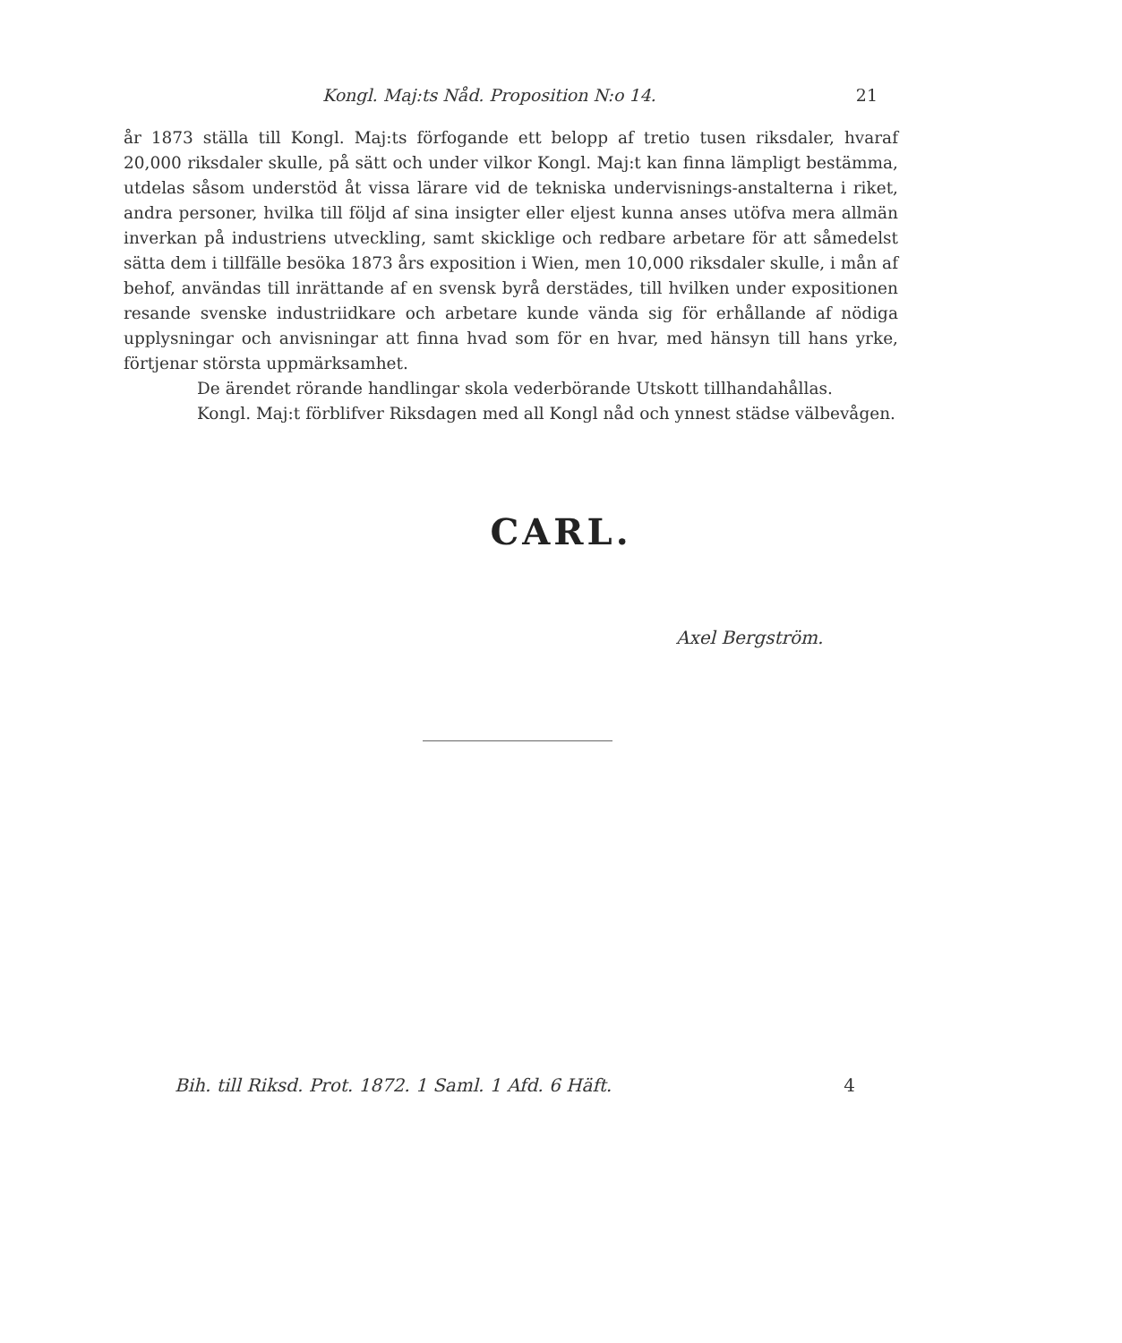Kongl. Maj:ts Nåd. Proposition N:o 14. 21
år 1873 ställa till Kongl. Maj:ts förfogande ett belopp af tretio tusen riksdaler, hvaraf 20,000 riksdaler skulle, på sätt och under vilkor Kongl. Maj:t kan finna lämpligt bestämma, utdelas såsom understöd åt vissa lärare vid de tekniska undervisnings-anstalterna i riket, andra personer, hvilka till följd af sina insigter eller eljest kunna anses utöfva mera allmän inverkan på industriens utveckling, samt skicklige och redbare arbetare för att såmedelst sätta dem i tillfälle besöka 1873 års exposition i Wien, men 10,000 riksdaler skulle, i mån af behof, användas till inrättande af en svensk byrå derstädes, till hvilken under expositionen resande svenske industriidkare och arbetare kunde vända sig för erhållande af nödiga upplysningar och anvisningar att finna hvad som för en hvar, med hänsyn till hans yrke, förtjenar största uppmärksamhet.
De ärendet rörande handlingar skola vederbörande Utskott tillhandahållas.
Kongl. Maj:t förblifver Riksdagen med all Kongl nåd och ynnest städse välbevågen.
CARL.
Axel Bergström.
Bih. till Riksd. Prot. 1872. 1 Saml. 1 Afd. 6 Häft. 4